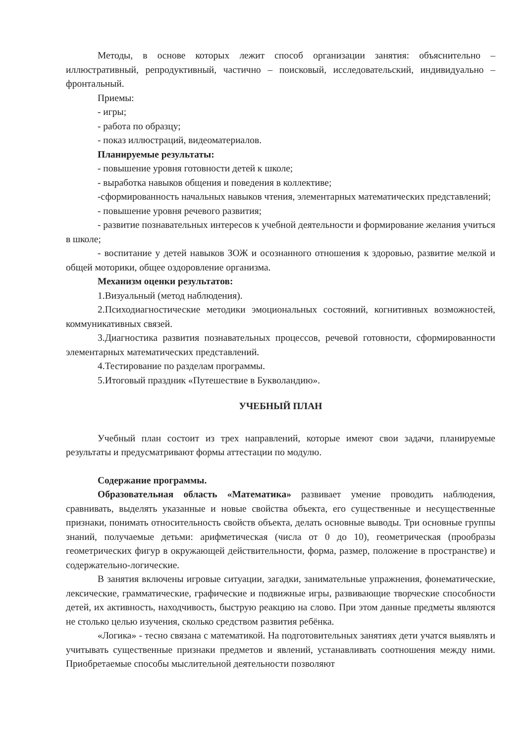Методы, в основе которых лежит способ организации занятия: объяснительно – иллюстративный, репродуктивный, частично – поисковый, исследовательский, индивидуально – фронтальный.
Приемы:
- игры;
- работа по образцу;
- показ иллюстраций, видеоматериалов.
Планируемые результаты:
- повышение уровня готовности детей к школе;
- выработка навыков общения и поведения в коллективе;
-сформированность начальных навыков чтения, элементарных математических представлений;
- повышение уровня речевого развития;
- развитие познавательных интересов к учебной деятельности и формирование желания учиться в школе;
- воспитание у детей навыков ЗОЖ и осознанного отношения к здоровью, развитие мелкой и общей моторики, общее оздоровление организма.
Механизм оценки результатов:
1.Визуальный (метод наблюдения).
2.Психодиагностические методики эмоциональных состояний, когнитивных возможностей, коммуникативных связей.
3.Диагностика развития познавательных процессов, речевой готовности, сформированности элементарных математических представлений.
4.Тестирование по разделам программы.
5.Итоговый праздник «Путешествие в Букволандию».
УЧЕБНЫЙ ПЛАН
Учебный план состоит из трех направлений, которые имеют свои задачи, планируемые результаты и предусматривают формы аттестации по модулю.
Содержание программы.
Образовательная область «Математика» развивает умение проводить наблюдения, сравнивать, выделять указанные и новые свойства объекта, его существенные и несущественные признаки, понимать относительность свойств объекта, делать основные выводы. Три основные группы знаний, получаемые детьми: арифметическая (числа от 0 до 10), геометрическая (прообразы геометрических фигур в окружающей действительности, форма, размер, положение в пространстве) и содержательно-логические.
В занятия включены игровые ситуации, загадки, занимательные упражнения, фонематические, лексические, грамматические, графические и подвижные игры, развивающие творческие способности детей, их активность, находчивость, быструю реакцию на слово. При этом данные предметы являются не столько целью изучения, сколько средством развития ребёнка.
«Логика» - тесно связана с математикой. На подготовительных занятиях дети учатся выявлять и учитывать существенные признаки предметов и явлений, устанавливать соотношения между ними. Приобретаемые способы мыслительной деятельности позволяют